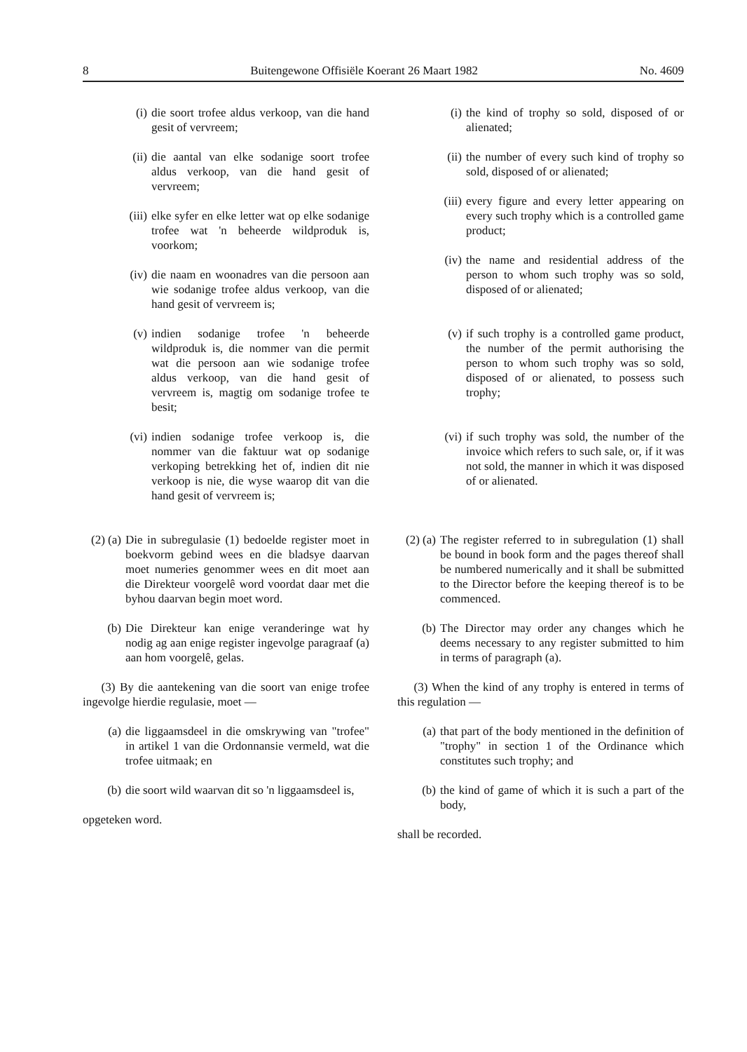8 Buitengewone Offisiële Koerant 26 Maart 1982 No. 4609
(i) die soort trofee aldus verkoop, van die hand gesit of vervreem;
(ii) die aantal van elke sodanige soort trofee aldus verkoop, van die hand gesit of vervreem;
(iii) elke syfer en elke letter wat op elke sodanige trofee wat 'n beheerde wildproduk is, voorkom;
(iv) die naam en woonadres van die persoon aan wie sodanige trofee aldus verkoop, van die hand gesit of vervreem is;
(v) indien sodanige trofee 'n beheerde wildproduk is, die nommer van die permit wat die persoon aan wie sodanige trofee aldus verkoop, van die hand gesit of vervreem is, magtig om sodanige trofee te besit;
(vi) indien sodanige trofee verkoop is, die nommer van die faktuur wat op sodanige verkoping betrekking het of, indien dit nie verkoop is nie, die wyse waarop dit van die hand gesit of vervreem is;
(2) (a) Die in subregulasie (1) bedoelde register moet in boekvorm gebind wees en die bladsye daarvan moet numeries genommer wees en dit moet aan die Direkteur voorgelê word voordat daar met die byhou daarvan begin moet word.
(b) Die Direkteur kan enige veranderinge wat hy nodig ag aan enige register ingevolge paragraaf (a) aan hom voorgelê, gelas.
(3) By die aantekening van die soort van enige trofee ingevolge hierdie regulasie, moet —
(a) die liggaamsdeel in die omskrywing van "trofee" in artikel 1 van die Ordonnansie vermeld, wat die trofee uitmaak; en
(b) die soort wild waarvan dit so 'n liggaamsdeel is,
opgeteken word.
(i) the kind of trophy so sold, disposed of or alienated;
(ii) the number of every such kind of trophy so sold, disposed of or alienated;
(iii) every figure and every letter appearing on every such trophy which is a controlled game product;
(iv) the name and residential address of the person to whom such trophy was so sold, disposed of or alienated;
(v) if such trophy is a controlled game product, the number of the permit authorising the person to whom such trophy was so sold, disposed of or alienated, to possess such trophy;
(vi) if such trophy was sold, the number of the invoice which refers to such sale, or, if it was not sold, the manner in which it was disposed of or alienated.
(2) (a) The register referred to in subregulation (1) shall be bound in book form and the pages thereof shall be numbered numerically and it shall be submitted to the Director before the keeping thereof is to be commenced.
(b) The Director may order any changes which he deems necessary to any register submitted to him in terms of paragraph (a).
(3) When the kind of any trophy is entered in terms of this regulation —
(a) that part of the body mentioned in the definition of "trophy" in section 1 of the Ordinance which constitutes such trophy; and
(b) the kind of game of which it is such a part of the body,
shall be recorded.